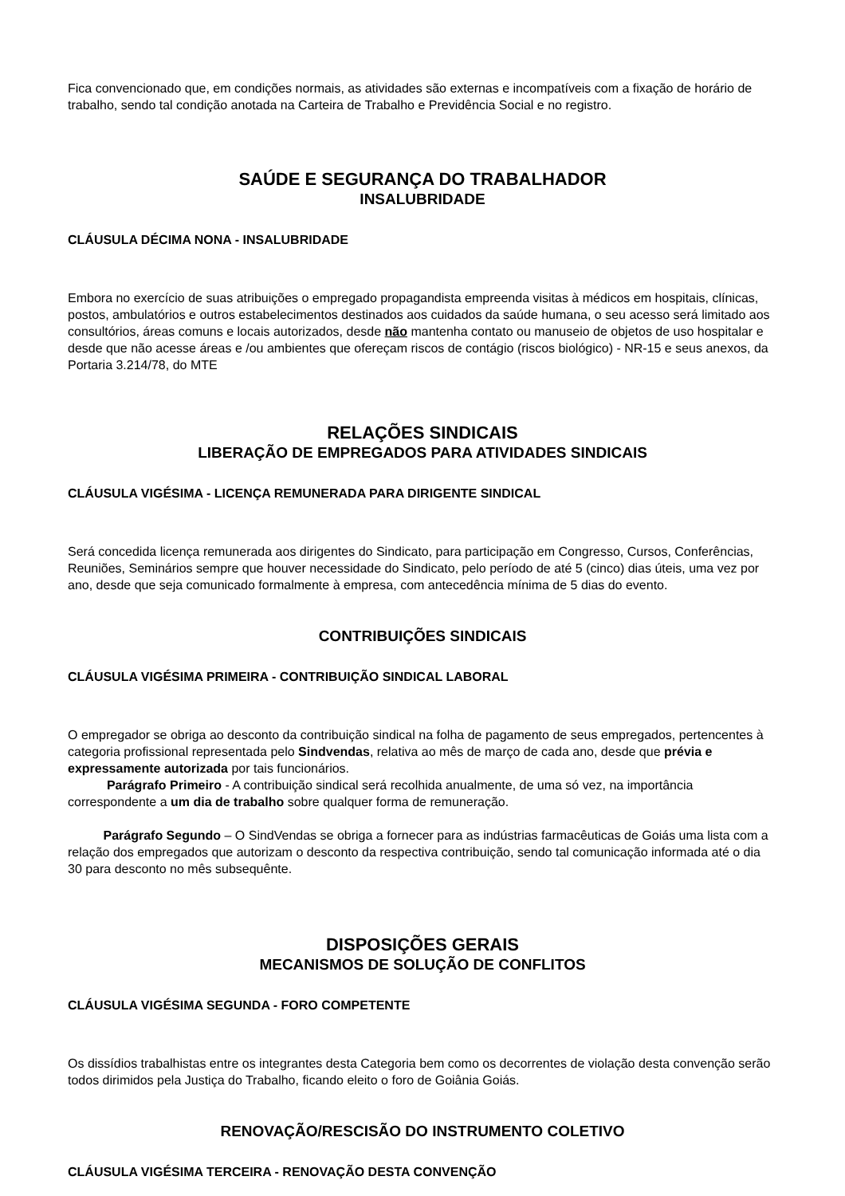Fica convencionado que, em condições normais, as atividades são externas e incompatíveis com a fixação de horário de trabalho, sendo tal condição anotada na Carteira de Trabalho e Previdência Social e no registro.
SAÚDE E SEGURANÇA DO TRABALHADOR
INSALUBRIDADE
CLÁUSULA DÉCIMA NONA - INSALUBRIDADE
Embora no exercício de suas atribuições o empregado propagandista empreenda visitas à médicos em hospitais, clínicas, postos, ambulatórios e outros estabelecimentos destinados aos cuidados da saúde humana, o seu acesso será limitado aos consultórios, áreas comuns e locais autorizados, desde não mantenha contato ou manuseio de objetos de uso hospitalar e desde que não acesse áreas e /ou ambientes que ofereçam riscos de contágio (riscos biológico) - NR-15 e seus anexos, da Portaria 3.214/78, do MTE
RELAÇÕES SINDICAIS
LIBERAÇÃO DE EMPREGADOS PARA ATIVIDADES SINDICAIS
CLÁUSULA VIGÉSIMA - LICENÇA REMUNERADA PARA DIRIGENTE SINDICAL
Será concedida licença remunerada aos dirigentes do Sindicato, para participação em Congresso, Cursos, Conferências, Reuniões, Seminários sempre que houver necessidade do Sindicato, pelo período de até 5 (cinco) dias úteis, uma vez por ano, desde que seja comunicado formalmente à empresa, com antecedência mínima de 5 dias do evento.
CONTRIBUIÇÕES SINDICAIS
CLÁUSULA VIGÉSIMA PRIMEIRA - CONTRIBUIÇÃO SINDICAL LABORAL
O empregador se obriga ao desconto da contribuição sindical na folha de pagamento de seus empregados, pertencentes à categoria profissional representada pelo Sindvendas, relativa ao mês de março de cada ano, desde que prévia e expressamente autorizada por tais funcionários.
Parágrafo Primeiro - A contribuição sindical será recolhida anualmente, de uma só vez, na importância correspondente a um dia de trabalho sobre qualquer forma de remuneração.
Parágrafo Segundo – O SindVendas se obriga a fornecer para as indústrias farmacêuticas de Goiás uma lista com a relação dos empregados que autorizam o desconto da respectiva contribuição, sendo tal comunicação informada até o dia 30 para desconto no mês subsequênte.
DISPOSIÇÕES GERAIS
MECANISMOS DE SOLUÇÃO DE CONFLITOS
CLÁUSULA VIGÉSIMA SEGUNDA - FORO COMPETENTE
Os dissídios trabalhistas entre os integrantes desta Categoria bem como os decorrentes de violação desta convenção serão todos dirimidos pela Justiça do Trabalho, ficando eleito o foro de Goiânia Goiás.
RENOVAÇÃO/RESCISÃO DO INSTRUMENTO COLETIVO
CLÁUSULA VIGÉSIMA TERCEIRA - RENOVAÇÃO DESTA CONVENÇÃO